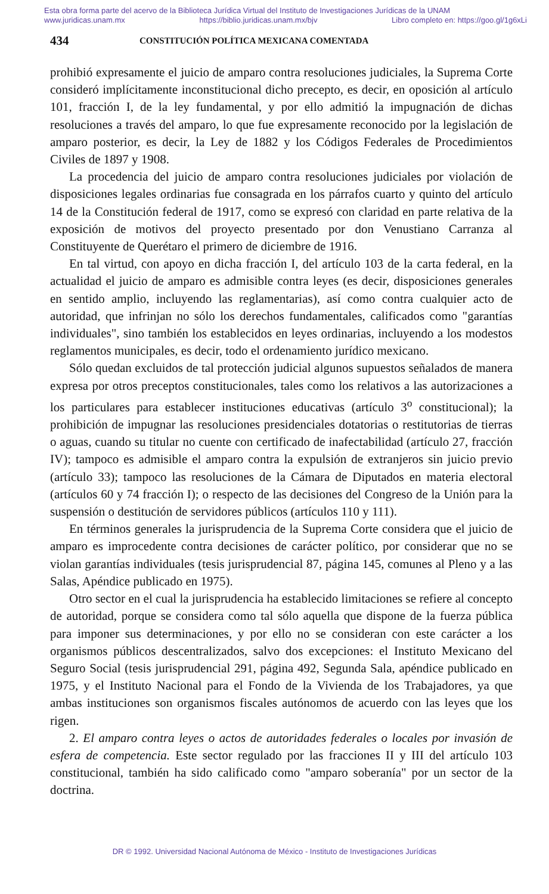Esta obra forma parte del acervo de la Biblioteca Jurídica Virtual del Instituto de Investigaciones Jurídicas de la UNAM
www.juridicas.unam.mx https://biblio.juridicas.unam.mx/bjv Libro completo en: https://goo.gl/1g6xLi
434 CONSTITUCIÓN POLÍTICA MEXICANA COMENTADA
prohibió expresamente el juicio de amparo contra resoluciones judiciales, la Suprema Corte consideró implícitamente inconstitucional dicho precepto, es decir, en oposición al artículo 101, fracción I, de la ley fundamental, y por ello admitió la impugnación de dichas resoluciones a través del amparo, lo que fue expresamente reconocido por la legislación de amparo posterior, es decir, la Ley de 1882 y los Códigos Federales de Procedimientos Civiles de 1897 y 1908.
La procedencia del juicio de amparo contra resoluciones judiciales por violación de disposiciones legales ordinarias fue consagrada en los párrafos cuarto y quinto del artículo 14 de la Constitución federal de 1917, como se expresó con claridad en parte relativa de la exposición de motivos del proyecto presentado por don Venustiano Carranza al Constituyente de Querétaro el primero de diciembre de 1916.
En tal virtud, con apoyo en dicha fracción I, del artículo 103 de la carta federal, en la actualidad el juicio de amparo es admisible contra leyes (es decir, disposiciones generales en sentido amplio, incluyendo las reglamentarias), así como contra cualquier acto de autoridad, que infrinjan no sólo los derechos fundamentales, calificados como "garantías individuales", sino también los establecidos en leyes ordinarias, incluyendo a los modestos reglamentos municipales, es decir, todo el ordenamiento jurídico mexicano.
Sólo quedan excluidos de tal protección judicial algunos supuestos señalados de manera expresa por otros preceptos constitucionales, tales como los relativos a las autorizaciones a los particulares para establecer instituciones educativas (artículo 3<sup>o</sup> constitucional); la prohibición de impugnar las resoluciones presidenciales dotatorias o restitutorias de tierras o aguas, cuando su titular no cuente con certificado de inafectabilidad (artículo 27, fracción IV); tampoco es admisible el amparo contra la expulsión de extranjeros sin juicio previo (artículo 33); tampoco las resoluciones de la Cámara de Diputados en materia electoral (artículos 60 y 74 fracción I); o respecto de las decisiones del Congreso de la Unión para la suspensión o destitución de servidores públicos (artículos 110 y 111).
En términos generales la jurisprudencia de la Suprema Corte considera que el juicio de amparo es improcedente contra decisiones de carácter político, por considerar que no se violan garantías individuales (tesis jurisprudencial 87, página 145, comunes al Pleno y a las Salas, Apéndice publicado en 1975).
Otro sector en el cual la jurisprudencia ha establecido limitaciones se refiere al concepto de autoridad, porque se considera como tal sólo aquella que dispone de la fuerza pública para imponer sus determinaciones, y por ello no se consideran con este carácter a los organismos públicos descentralizados, salvo dos excepciones: el Instituto Mexicano del Seguro Social (tesis jurisprudencial 291, página 492, Segunda Sala, apéndice publicado en 1975, y el Instituto Nacional para el Fondo de la Vivienda de los Trabajadores, ya que ambas instituciones son organismos fiscales autónomos de acuerdo con las leyes que los rigen.
2. El amparo contra leyes o actos de autoridades federales o locales por invasión de esfera de competencia. Este sector regulado por las fracciones II y III del artículo 103 constitucional, también ha sido calificado como "amparo soberanía" por un sector de la doctrina.
DR © 1992. Universidad Nacional Autónoma de México - Instituto de Investigaciones Jurídicas